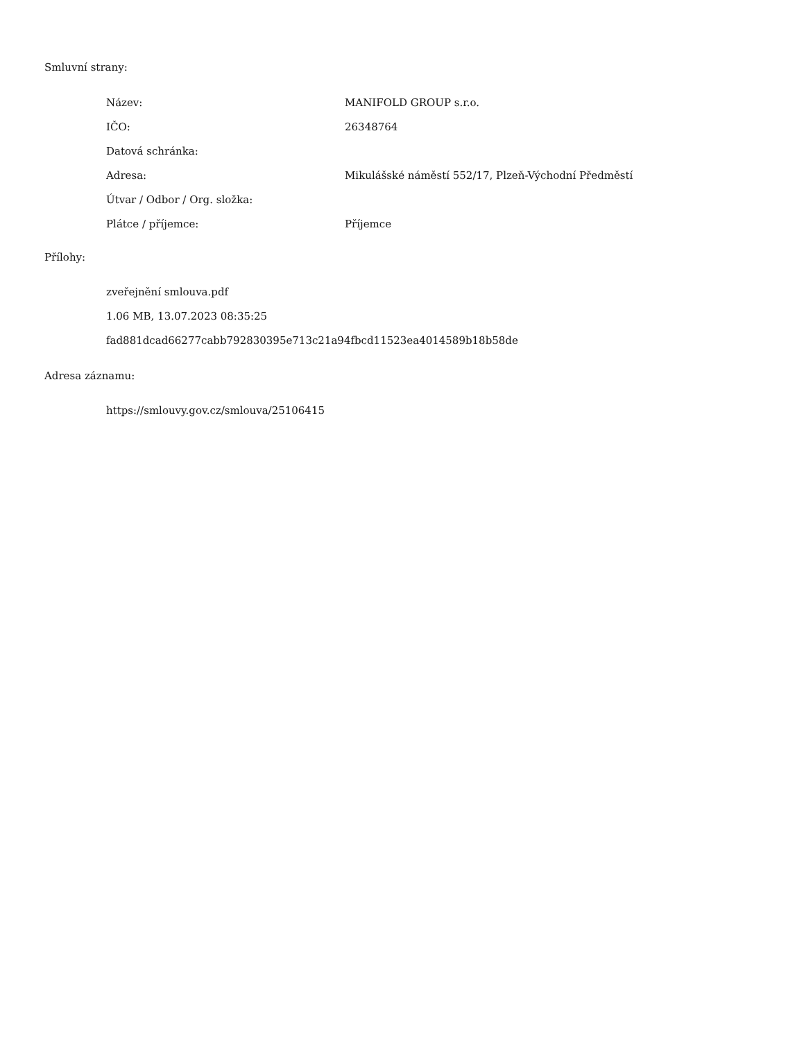Smluvní strany:
| Název: | MANIFOLD GROUP s.r.o. |
| IČO: | 26348764 |
| Datová schránka: | |
| Adresa: | Mikulášské náměstí 552/17, Plzeň-Východní Předměstí |
| Útvar / Odbor / Org. složka: | |
| Plátce / příjemce: | Příjemce |
Přílohy:
zveřejnění smlouva.pdf
1.06 MB, 13.07.2023 08:35:25
fad881dcad66277cabb792830395e713c21a94fbcd11523ea4014589b18b58de
Adresa záznamu:
https://smlouvy.gov.cz/smlouva/25106415